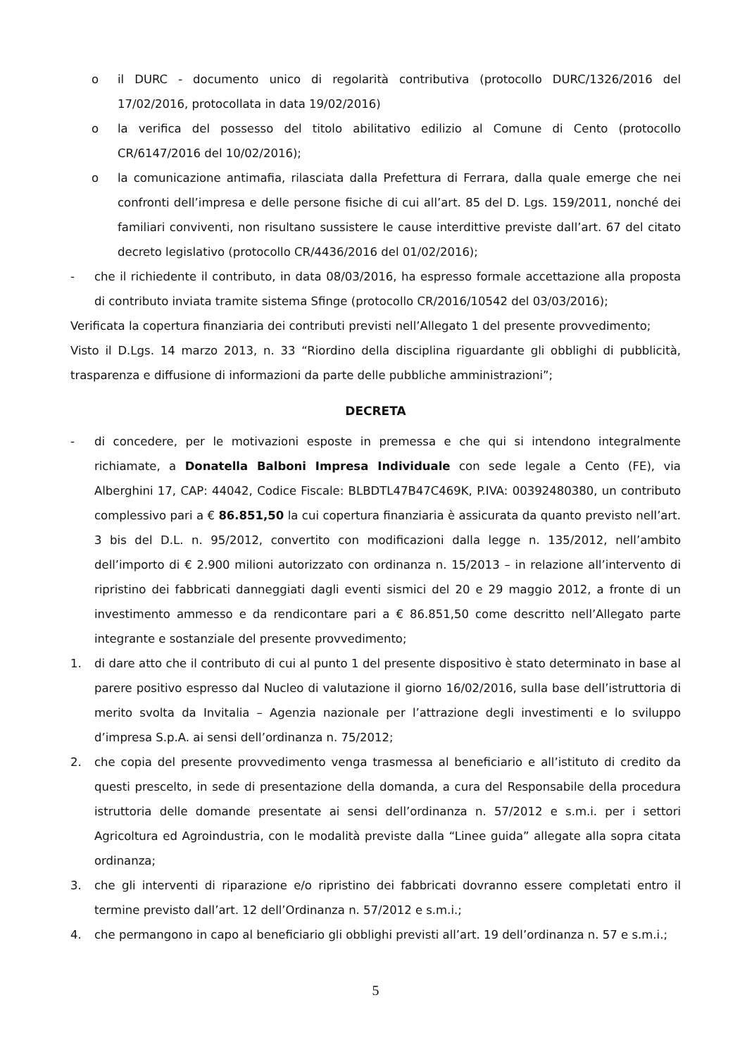o il DURC - documento unico di regolarità contributiva (protocollo DURC/1326/2016 del 17/02/2016, protocollata in data 19/02/2016)
o la verifica del possesso del titolo abilitativo edilizio al Comune di Cento (protocollo CR/6147/2016 del 10/02/2016);
o la comunicazione antimafia, rilasciata dalla Prefettura di Ferrara, dalla quale emerge che nei confronti dell’impresa e delle persone fisiche di cui all’art. 85 del D. Lgs. 159/2011, nonché dei familiari conviventi, non risultano sussistere le cause interdittive previste dall’art. 67 del citato decreto legislativo (protocollo CR/4436/2016 del 01/02/2016);
- che il richiedente il contributo, in data 08/03/2016, ha espresso formale accettazione alla proposta di contributo inviata tramite sistema Sfinge (protocollo CR/2016/10542 del 03/03/2016);
Verificata la copertura finanziaria dei contributi previsti nell’Allegato 1 del presente provvedimento;
Visto il D.Lgs. 14 marzo 2013, n. 33 “Riordino della disciplina riguardante gli obblighi di pubblicità, trasparenza e diffusione di informazioni da parte delle pubbliche amministrazioni”;
DECRETA
- di concedere, per le motivazioni esposte in premessa e che qui si intendono integralmente richiamate, a Donatella Balboni Impresa Individuale con sede legale a Cento (FE), via Alberghini 17, CAP: 44042, Codice Fiscale: BLBDTL47B47C469K, P.IVA: 00392480380, un contributo complessivo pari a € 86.851,50 la cui copertura finanziaria è assicurata da quanto previsto nell’art. 3 bis del D.L. n. 95/2012, convertito con modificazioni dalla legge n. 135/2012, nell’ambito dell’importo di € 2.900 milioni autorizzato con ordinanza n. 15/2013 – in relazione all’intervento di ripristino dei fabbricati danneggiati dagli eventi sismici del 20 e 29 maggio 2012, a fronte di un investimento ammesso e da rendicontare pari a € 86.851,50 come descritto nell’Allegato parte integrante e sostanziale del presente provvedimento;
1. di dare atto che il contributo di cui al punto 1 del presente dispositivo è stato determinato in base al parere positivo espresso dal Nucleo di valutazione il giorno 16/02/2016, sulla base dell’istruttoria di merito svolta da Invitalia – Agenzia nazionale per l’attrazione degli investimenti e lo sviluppo d’impresa S.p.A. ai sensi dell’ordinanza n. 75/2012;
2. che copia del presente provvedimento venga trasmessa al beneficiario e all’istituto di credito da questi prescelto, in sede di presentazione della domanda, a cura del Responsabile della procedura istruttoria delle domande presentate ai sensi dell’ordinanza n. 57/2012 e s.m.i. per i settori Agricoltura ed Agroindustria, con le modalità previste dalla “Linee guida” allegate alla sopra citata ordinanza;
3. che gli interventi di riparazione e/o ripristino dei fabbricati dovranno essere completati entro il termine previsto dall’art. 12 dell’Ordinanza n. 57/2012 e s.m.i.;
4. che permangono in capo al beneficiario gli obblighi previsti all’art. 19 dell’ordinanza n. 57 e s.m.i.;
5